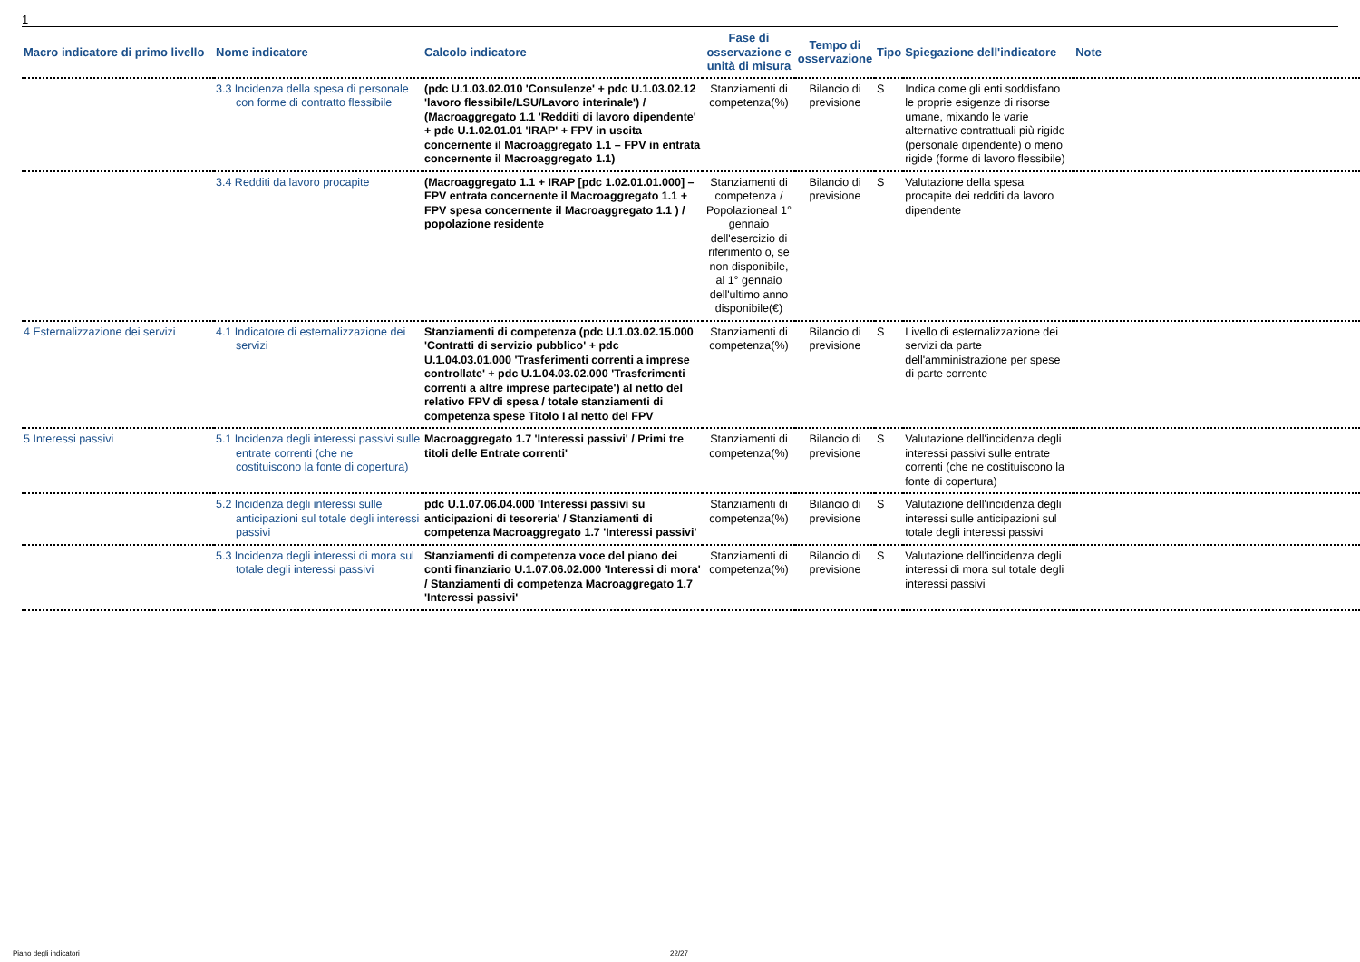1
| Macro indicatore di primo livello | Nome indicatore | Calcolo indicatore | Fase di osservazione e unità di misura | Tempo di osservazione | Tipo | Spiegazione dell'indicatore | Note |
| --- | --- | --- | --- | --- | --- | --- | --- |
| | 3.3 Incidenza della spesa di personale con forme di contratto flessibile | (pdc U.1.03.02.010 'Consulenze' + pdc U.1.03.02.12 'lavoro flessibile/LSU/Lavoro interinale') / (Macroaggregato 1.1 'Redditi di lavoro dipendente' + pdc U.1.02.01.01 'IRAP' + FPV in uscita concernente il Macroaggregato 1.1 – FPV in entrata concernente il Macroaggregato 1.1) | Stanziamenti di competenza(%) | Bilancio di previsione | S | Indica come gli enti soddisfano le proprie esigenze di risorse umane, mixando le varie alternative contrattuali più rigide (personale dipendente) o meno rigide (forme di lavoro flessibile) | |
| | 3.4 Redditi da lavoro procapite | (Macroaggregato 1.1 + IRAP [pdc 1.02.01.01.000] – FPV entrata concernente il Macroaggregato 1.1 + FPV spesa concernente il Macroaggregato 1.1 ) / popolazione residente | Stanziamenti di competenza / Popolazioneal 1° gennaio dell'esercizio di riferimento o, se non disponibile, al 1° gennaio dell'ultimo anno disponibile(€) | Bilancio di previsione | S | Valutazione della spesa procapite dei redditi da lavoro dipendente | |
| 4 Esternalizzazione dei servizi | 4.1 Indicatore di esternalizzazione dei servizi | Stanziamenti di competenza (pdc U.1.03.02.15.000 'Contratti di servizio pubblico' + pdc U.1.04.03.01.000 'Trasferimenti correnti a imprese controllate' + pdc U.1.04.03.02.000 'Trasferimenti correnti a altre imprese partecipate') al netto del relativo FPV di spesa / totale stanziamenti di competenza spese Titolo I al netto del FPV | Stanziamenti di competenza(%) | Bilancio di previsione | S | Livello di esternalizzazione dei servizi da parte dell'amministrazione per spese di parte corrente | |
| 5 Interessi passivi | 5.1 Incidenza degli interessi passivi sulle entrate correnti (che ne costituiscono la fonte di copertura) | Macroaggregato 1.7 'Interessi passivi' / Primi tre titoli delle Entrate correnti' | Stanziamenti di competenza(%) | Bilancio di previsione | S | Valutazione dell'incidenza degli interessi passivi sulle entrate correnti (che ne costituiscono la fonte di copertura) | |
| | 5.2 Incidenza degli interessi sulle anticipazioni sul totale degli interessi passivi | pdc U.1.07.06.04.000 'Interessi passivi su anticipazioni di tesoreria' / Stanziamenti di competenza Macroaggregato 1.7 'Interessi passivi' | Stanziamenti di competenza(%) | Bilancio di previsione | S | Valutazione dell'incidenza degli interessi sulle anticipazioni sul totale degli interessi passivi | |
| | 5.3 Incidenza degli interessi di mora sul totale degli interessi passivi | Stanziamenti di competenza voce del piano dei conti finanziario U.1.07.06.02.000 'Interessi di mora' / Stanziamenti di competenza Macroaggregato 1.7 'Interessi passivi' | Stanziamenti di competenza(%) | Bilancio di previsione | S | Valutazione dell'incidenza degli interessi di mora sul totale degli interessi passivi | |
Piano degli indicatori 22/27